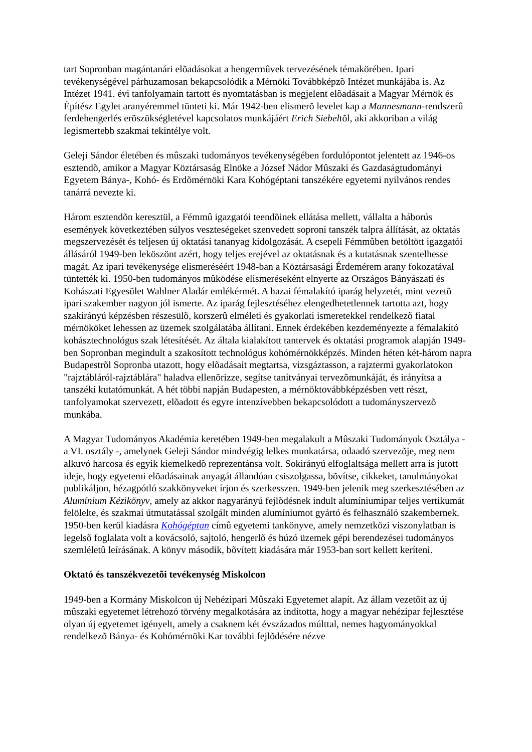tart Sopronban magántanári elõadásokat a hengermûvek tervezésének témakörében. Ipari tevékenységével párhuzamosan bekapcsolódik a Mérnöki Továbbképzõ Intézet munkájába is. Az Intézet 1941. évi tanfolyamain tartott és nyomtatásban is megjelent elõadásait a Magyar Mérnök és Építész Egylet aranyéremmel tünteti ki. Már 1942-ben elismerõ levelet kap a Mannesmann-rendszerû ferdehengerlés erõszükségletével kapcsolatos munkájáért Erich Siebeltõl, aki akkoriban a világ legismertebb szakmai tekintélye volt.
Geleji Sándor életében és mûszaki tudományos tevékenységében fordulópontot jelentett az 1946-os esztendõ, amikor a Magyar Köztársaság Elnöke a József Nádor Mûszaki és Gazdaságtudományi Egyetem Bánya-, Kohó- és Erdõmérnöki Kara Kohógéptani tanszékére egyetemi nyilvános rendes tanárrá nevezte ki.
Három esztendõn keresztül, a Fémmû igazgatói teendõinek ellátása mellett, vállalta a háborús események következtében súlyos veszteségeket szenvedett soproni tanszék talpra állítását, az oktatás megszervezését és teljesen új oktatási tananyag kidolgozását. A csepeli Fémmûben betöltött igazgatói állásáról 1949-ben leköszönt azért, hogy teljes erejével az oktatásnak és a kutatásnak szentelhesse magát. Az ipari tevékenysége elismeréséért 1948-ban a Köztársasági Érdemérem arany fokozatával tüntették ki. 1950-ben tudományos mûködése elismeréseként elnyerte az Országos Bányászati és Kohászati Egyesület Wahlner Aladár emlékérmét. A hazai fémalakító iparág helyzetét, mint vezetõ ipari szakember nagyon jól ismerte. Az iparág fejlesztéséhez elengedhetetlennek tartotta azt, hogy szakirányú képzésben részesülõ, korszerû elméleti és gyakorlati ismeretekkel rendelkezõ fiatal mérnököket lehessen az üzemek szolgálatába állítani. Ennek érdekében kezdeményezte a fémalakító kohásztechnológus szak létesítését. Az általa kialakított tantervek és oktatási programok alapján 1949-ben Sopronban megindult a szakosított technológus kohómérnökképzés. Minden héten két-három napra Budapestrõl Sopronba utazott, hogy elõadásait megtartsa, vizsgáztasson, a rajztermi gyakorlatokon "rajztábláról-rajztáblára" haladva ellenõrizze, segítse tanítványai tervezõmunkáját, és irányítsa a tanszéki kutatómunkát. A hét többi napján Budapesten, a mérnöktovábbképzésben vett részt, tanfolyamokat szervezett, elõadott és egyre intenzívebben bekapcsolódott a tudományszervezõ munkába.
A Magyar Tudományos Akadémia keretében 1949-ben megalakult a Mûszaki Tudományok Osztálya - a VI. osztály -, amelynek Geleji Sándor mindvégig lelkes munkatársa, odaadó szervezõje, meg nem alkuvó harcosa és egyik kiemelkedõ reprezentánsa volt. Sokirányú elfoglaltsága mellett arra is jutott ideje, hogy egyetemi elõadásainak anyagát állandóan csiszolgassa, bõvítse, cikkeket, tanulmányokat publikáljon, hézagpótló szakkönyveket írjon és szerkesszen. 1949-ben jelenik meg szerkesztésében az Alumínium Kézikönyv, amely az akkor nagyarányú fejlõdésnek indult alumíniumipar teljes vertikumát felölelte, és szakmai útmutatással szolgált minden alumíniumot gyártó és felhasználó szakembernek. 1950-ben kerül kiadásra Kohógéptan címû egyetemi tankönyve, amely nemzetközi viszonylatban is legelsõ foglalata volt a kovácsoló, sajtoló, hengerlõ és húzó üzemek gépi berendezései tudományos szemléletû leírásának. A könyv második, bõvített kiadására már 1953-ban sort kellett keríteni.
Oktató és tanszékvezetõi tevékenység Miskolcon
1949-ben a Kormány Miskolcon új Nehézipari Mûszaki Egyetemet alapít. Az állam vezetõit az új mûszaki egyetemet létrehozó törvény megalkotására az indította, hogy a magyar nehézipar fejlesztése olyan új egyetemet igényelt, amely a csaknem két évszázados múlttal, nemes hagyományokkal rendelkezõ Bánya- és Kohómérnöki Kar további fejlõdésére nézve